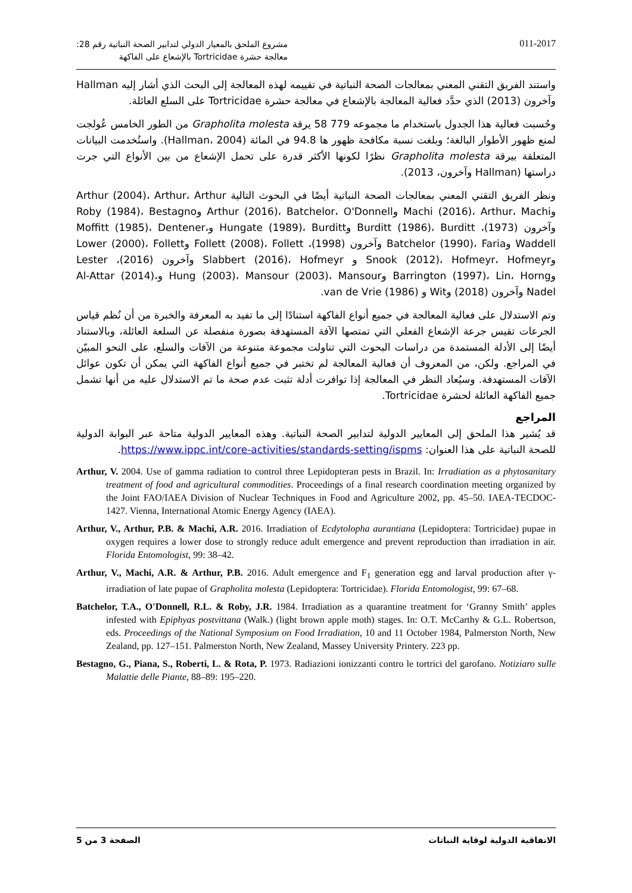مشروع الملحق بالمعيار الدولي لتدابير الصحة النباتية رقم 28:
معالجة حشرة Tortricidae بالإشعاع على الفاكهة
011-2017
واستند الفريق التقني المعني بمعالجات الصحة النباتية في تقييمه لهذه المعالجة إلى البحث الذي أشار إليه Hallman وآخرون (2013) الذي حدَّد فعالية المعالجة بالإشعاع في معالجة حشرة Tortricidae على السلع العائلة.
وحُسبت فعالية هذا الجدول باستخدام ما مجموعه 779 58 يرقة Grapholita molesta من الطور الخامس عُولجت لمنع ظهور الأطوار البالغة؛ وبلغت نسبة مكافحة ظهور ها 94.8 في المائة (Hallman، 2004). واستُخدمت البيانات المتعلقة بيرقة Grapholita molesta نظرًا لكونها الأكثر قدرة على تحمل الإشعاع من بين الأنواع التي جرت دراستها (Hallman وآخرون، 2013).
ونظر الفريق التقني المعني بمعالجات الصحة النباتية أيضًا في البحوث التالية Arthur (2004)، Arthur، Arthur وMachi (2016)، Arthur، Machi وArthur (2016)، Batchelor، O'Donnell وRoby (1984)، Bestagno وآخرون (1973)، Burditt (1986)، Burditt وHungate (1989)، Burditt وMoffitt (1985)، Dentener، Waddell وBatchelor (1990)، Faria وآخرون (1998)، Follett (2008)، Follett وLower (2000)، Follett وSnook (2012)، Hofmeyr، Hofmeyr و Slabbert (2016)، Hofmeyr وآخرون (2016)، Lester وBarrington (1997)، Lin، Horng وHung (2003)، Mansour (2003)، Mansour وAl-Attar (2014)، Nadel وآخرون (2018) وWit و van de Vrie (1986).
وتم الاستدلال على فعالية المعالجة في جميع أنواع الفاكهة استنادًا إلى ما تفيد به المعرفة والخبرة من أن نُظم قياس الجرعات تقيس جرعة الإشعاع الفعلي التي تمتصها الآفة المستهدفة بصورة منفصلة عن السلعة العائلة، وبالاستناد أيضًا إلى الأدلة المستمدة من دراسات البحوث التي تناولت مجموعة متنوعة من الآفات والسلع، على النحو المبيّن في المراجع. ولكن، من المعروف أن فعالية المعالجة لم تختبر في جميع أنواع الفاكهة التي يمكن أن تكون عوائل الآفات المستهدفة. وسيُعاد النظر في المعالجة إذا توافرت أدلة تثبت عدم صحة ما تم الاستدلال عليه من أنها تشمل جميع الفاكهة العائلة لحشرة Tortricidae.
المراجع
قد يُشير هذا الملحق إلى المعايير الدولية لتدابير الصحة النباتية. وهذه المعايير الدولية متاحة عبر البوابة الدولية للصحة النباتية على هذا العنوان: https://www.ippc.int/core-activities/standards-setting/ispms.
Arthur, V. 2004. Use of gamma radiation to control three Lepidopteran pests in Brazil. In: Irradiation as a phytosanitary treatment of food and agricultural commodities. Proceedings of a final research coordination meeting organized by the Joint FAO/IAEA Division of Nuclear Techniques in Food and Agriculture 2002, pp. 45–50. IAEA-TECDOC-1427. Vienna, International Atomic Energy Agency (IAEA).
Arthur, V., Arthur, P.B. & Machi, A.R. 2016. Irradiation of Ecdytolopha aurantiana (Lepidoptera: Tortricidae) pupae in oxygen requires a lower dose to strongly reduce adult emergence and prevent reproduction than irradiation in air. Florida Entomologist, 99: 38–42.
Arthur, V., Machi, A.R. & Arthur, P.B. 2016. Adult emergence and F<sub>1</sub> generation egg and larval production after γ-irradiation of late pupae of Grapholita molesta (Lepidoptera: Tortricidae). Florida Entomologist, 99: 67–68.
Batchelor, T.A., O'Donnell, R.L. & Roby, J.R. 1984. Irradiation as a quarantine treatment for ‘Granny Smith’ apples infested with Epiphyas postvittana (Walk.) (light brown apple moth) stages. In: O.T. McCarthy & G.L. Robertson, eds. Proceedings of the National Symposium on Food Irradiation, 10 and 11 October 1984, Palmerston North, New Zealand, pp. 127–151. Palmerston North, New Zealand, Massey University Printery. 223 pp.
Bestagno, G., Piana, S., Roberti, L. & Rota, P. 1973. Radiazioni ionizzanti contro le tortrici del garofano. Notiziaro sulle Malattie delle Piante, 88–89: 195–220.
الصفحة 3 من 5 الاتفاقية الدولية لوقاية النباتات